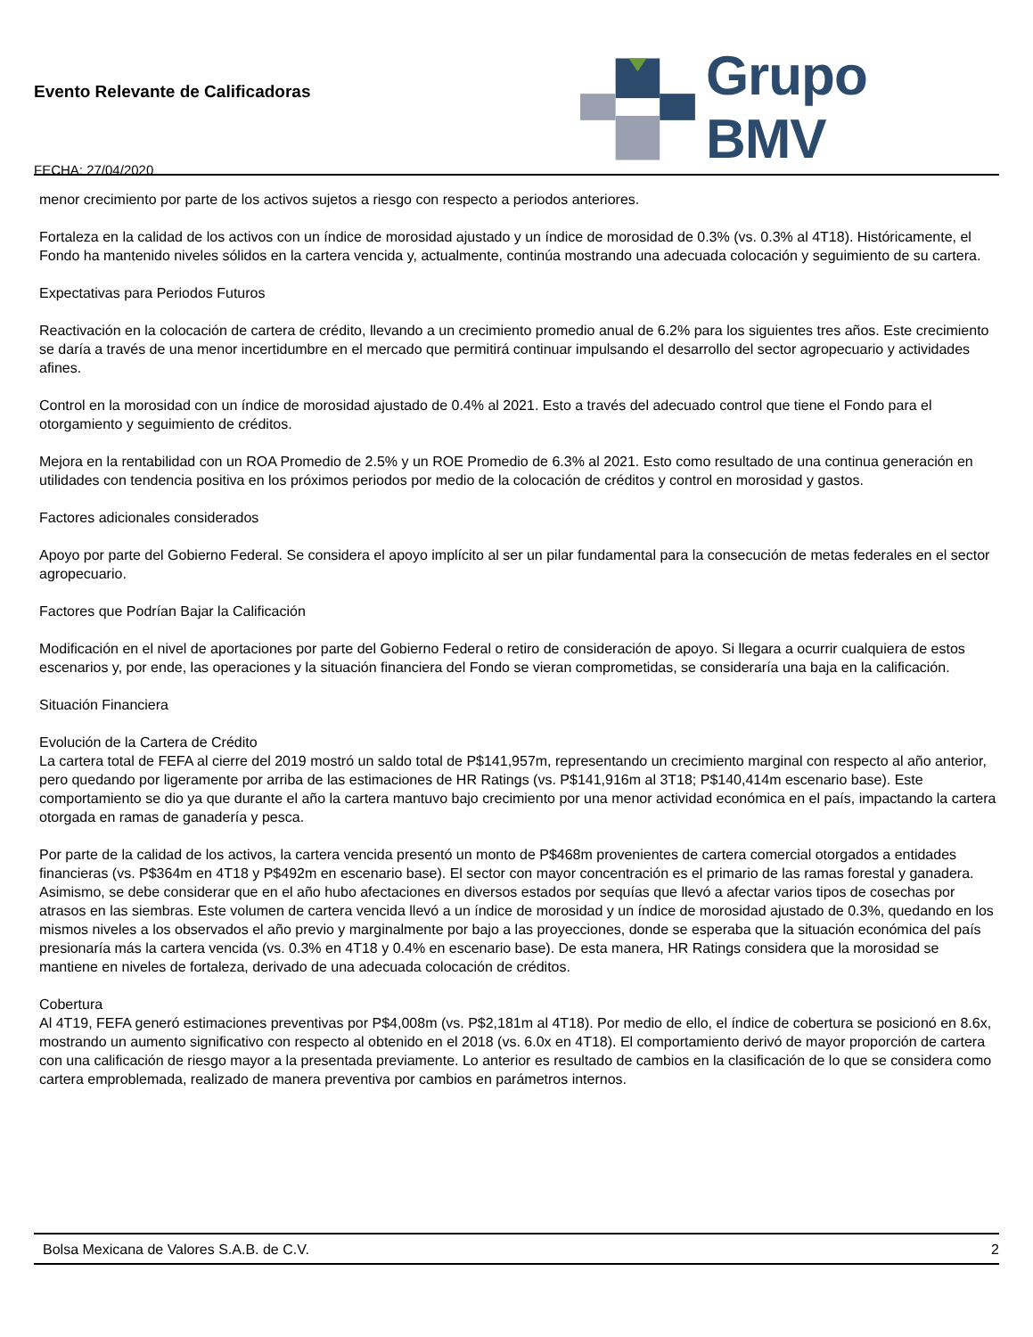Evento Relevante de Calificadoras
FECHA: 27/04/2020
Grupo BMV
menor crecimiento por parte de los activos sujetos a riesgo con respecto a periodos anteriores.
Fortaleza en la calidad de los activos con un índice de morosidad ajustado y un índice de morosidad de 0.3% (vs. 0.3% al 4T18). Históricamente, el Fondo ha mantenido niveles sólidos en la cartera vencida y, actualmente, continúa mostrando una adecuada colocación y seguimiento de su cartera.
Expectativas para Periodos Futuros
Reactivación en la colocación de cartera de crédito, llevando a un crecimiento promedio anual de 6.2% para los siguientes tres años. Este crecimiento se daría a través de una menor incertidumbre en el mercado que permitirá continuar impulsando el desarrollo del sector agropecuario y actividades afines.
Control en la morosidad con un índice de morosidad ajustado de 0.4% al 2021. Esto a través del adecuado control que tiene el Fondo para el otorgamiento y seguimiento de créditos.
Mejora en la rentabilidad con un ROA Promedio de 2.5% y un ROE Promedio de 6.3% al 2021. Esto como resultado de una continua generación en utilidades con tendencia positiva en los próximos periodos por medio de la colocación de créditos y control en morosidad y gastos.
Factores adicionales considerados
Apoyo por parte del Gobierno Federal. Se considera el apoyo implícito al ser un pilar fundamental para la consecución de metas federales en el sector agropecuario.
Factores que Podrían Bajar la Calificación
Modificación en el nivel de aportaciones por parte del Gobierno Federal o retiro de consideración de apoyo. Si llegara a ocurrir cualquiera de estos escenarios y, por ende, las operaciones y la situación financiera del Fondo se vieran comprometidas, se consideraría una baja en la calificación.
Situación Financiera
Evolución de la Cartera de Crédito
La cartera total de FEFA al cierre del 2019 mostró un saldo total de P$141,957m, representando un crecimiento marginal con respecto al año anterior, pero quedando por ligeramente por arriba de las estimaciones de HR Ratings (vs. P$141,916m al 3T18; P$140,414m escenario base). Este comportamiento se dio ya que durante el año la cartera mantuvo bajo crecimiento por una menor actividad económica en el país, impactando la cartera otorgada en ramas de ganadería y pesca.
Por parte de la calidad de los activos, la cartera vencida presentó un monto de P$468m provenientes de cartera comercial otorgados a entidades financieras (vs. P$364m en 4T18 y P$492m en escenario base). El sector con mayor concentración es el primario de las ramas forestal y ganadera. Asimismo, se debe considerar que en el año hubo afectaciones en diversos estados por sequías que llevó a afectar varios tipos de cosechas por atrasos en las siembras. Este volumen de cartera vencida llevó a un índice de morosidad y un índice de morosidad ajustado de 0.3%, quedando en los mismos niveles a los observados el año previo y marginalmente por bajo a las proyecciones, donde se esperaba que la situación económica del país presionaría más la cartera vencida (vs. 0.3% en 4T18 y 0.4% en escenario base). De esta manera, HR Ratings considera que la morosidad se mantiene en niveles de fortaleza, derivado de una adecuada colocación de créditos.
Cobertura
Al 4T19, FEFA generó estimaciones preventivas por P$4,008m (vs. P$2,181m al 4T18). Por medio de ello, el índice de cobertura se posicionó en 8.6x, mostrando un aumento significativo con respecto al obtenido en el 2018 (vs. 6.0x en 4T18). El comportamiento derivó de mayor proporción de cartera con una calificación de riesgo mayor a la presentada previamente. Lo anterior es resultado de cambios en la clasificación de lo que se considera como cartera emproblemada, realizado de manera preventiva por cambios en parámetros internos.
Bolsa Mexicana de Valores S.A.B. de C.V. 2